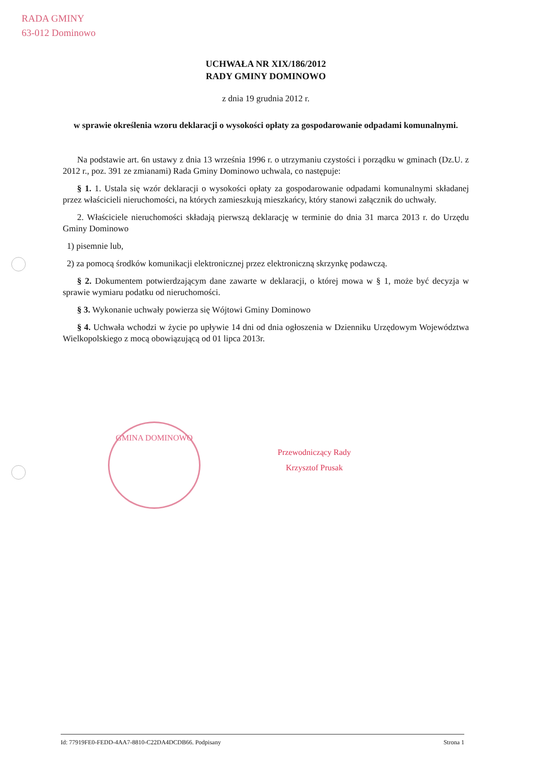RADA GMINY
63-012 Dominowo
UCHWAŁA NR XIX/186/2012
RADY GMINY DOMINOWO
z dnia 19 grudnia 2012 r.
w sprawie określenia wzoru deklaracji o wysokości opłaty za gospodarowanie odpadami komunalnymi.
Na podstawie art. 6n ustawy z dnia 13 września 1996 r. o utrzymaniu czystości i porządku w gminach (Dz.U. z 2012 r., poz. 391 ze zmianami) Rada Gminy Dominowo uchwala, co następuje:
§ 1. 1. Ustala się wzór deklaracji o wysokości opłaty za gospodarowanie odpadami komunalnymi składanej przez właścicieli nieruchomości, na których zamieszkują mieszkańcy, który stanowi załącznik do uchwały.
2. Właściciele nieruchomości składają pierwszą deklarację w terminie do dnia 31 marca 2013 r. do Urzędu Gminy Dominowo
1) pisemnie lub,
2) za pomocą środków komunikacji elektronicznej przez elektroniczną skrzynkę podawczą.
§ 2. Dokumentem potwierdzającym dane zawarte w deklaracji, o której mowa w § 1, może być decyzja w sprawie wymiaru podatku od nieruchomości.
§ 3. Wykonanie uchwały powierza się Wójtowi Gminy Dominowo
§ 4. Uchwała wchodzi w życie po upływie 14 dni od dnia ogłoszenia w Dzienniku Urzędowym Województwa Wielkopolskiego z mocą obowiązującą od 01 lipca 2013r.
GMINA DOMINOWO
Przewodniczący Rady
Krzysztof Prusak
Id: 77919FE0-FEDD-4AA7-8810-C22DA4DCDB66. Podpisany Strona 1